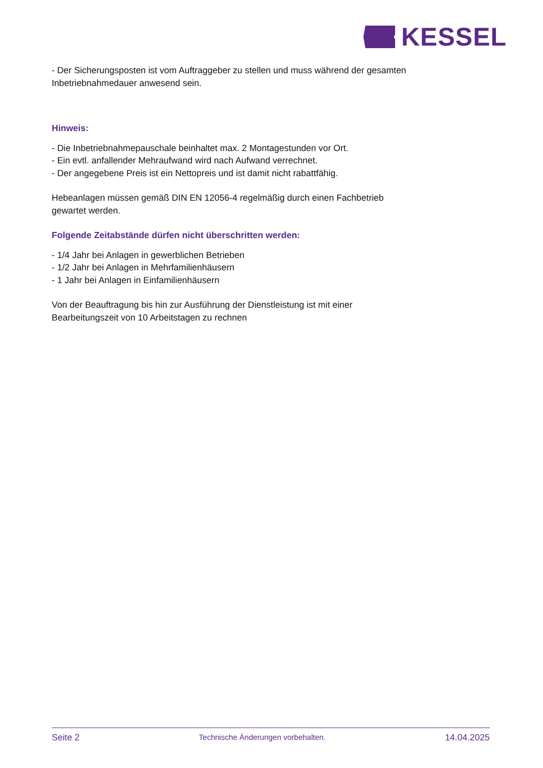KESSEL
- Der Sicherungsposten ist vom Auftraggeber zu stellen und muss während der gesamten Inbetriebnahmedauer anwesend sein.
Hinweis:
- Die Inbetriebnahmepauschale beinhaltet max. 2 Montagestunden vor Ort.
- Ein evtl. anfallender Mehraufwand wird nach Aufwand verrechnet.
- Der angegebene Preis ist ein Nettopreis und ist damit nicht rabattfähig.
Hebeanlagen müssen gemäß DIN EN 12056-4 regelmäßig durch einen Fachbetrieb gewartet werden.
Folgende Zeitabstände dürfen nicht überschritten werden:
- 1/4 Jahr bei Anlagen in gewerblichen Betrieben
- 1/2 Jahr bei Anlagen in Mehrfamilienhäusern
- 1 Jahr bei Anlagen in Einfamilienhäusern
Von der Beauftragung bis hin zur Ausführung der Dienstleistung ist mit einer Bearbeitungszeit von 10 Arbeitstagen zu rechnen
Seite 2 Technische Änderungen vorbehalten. 14.04.2025